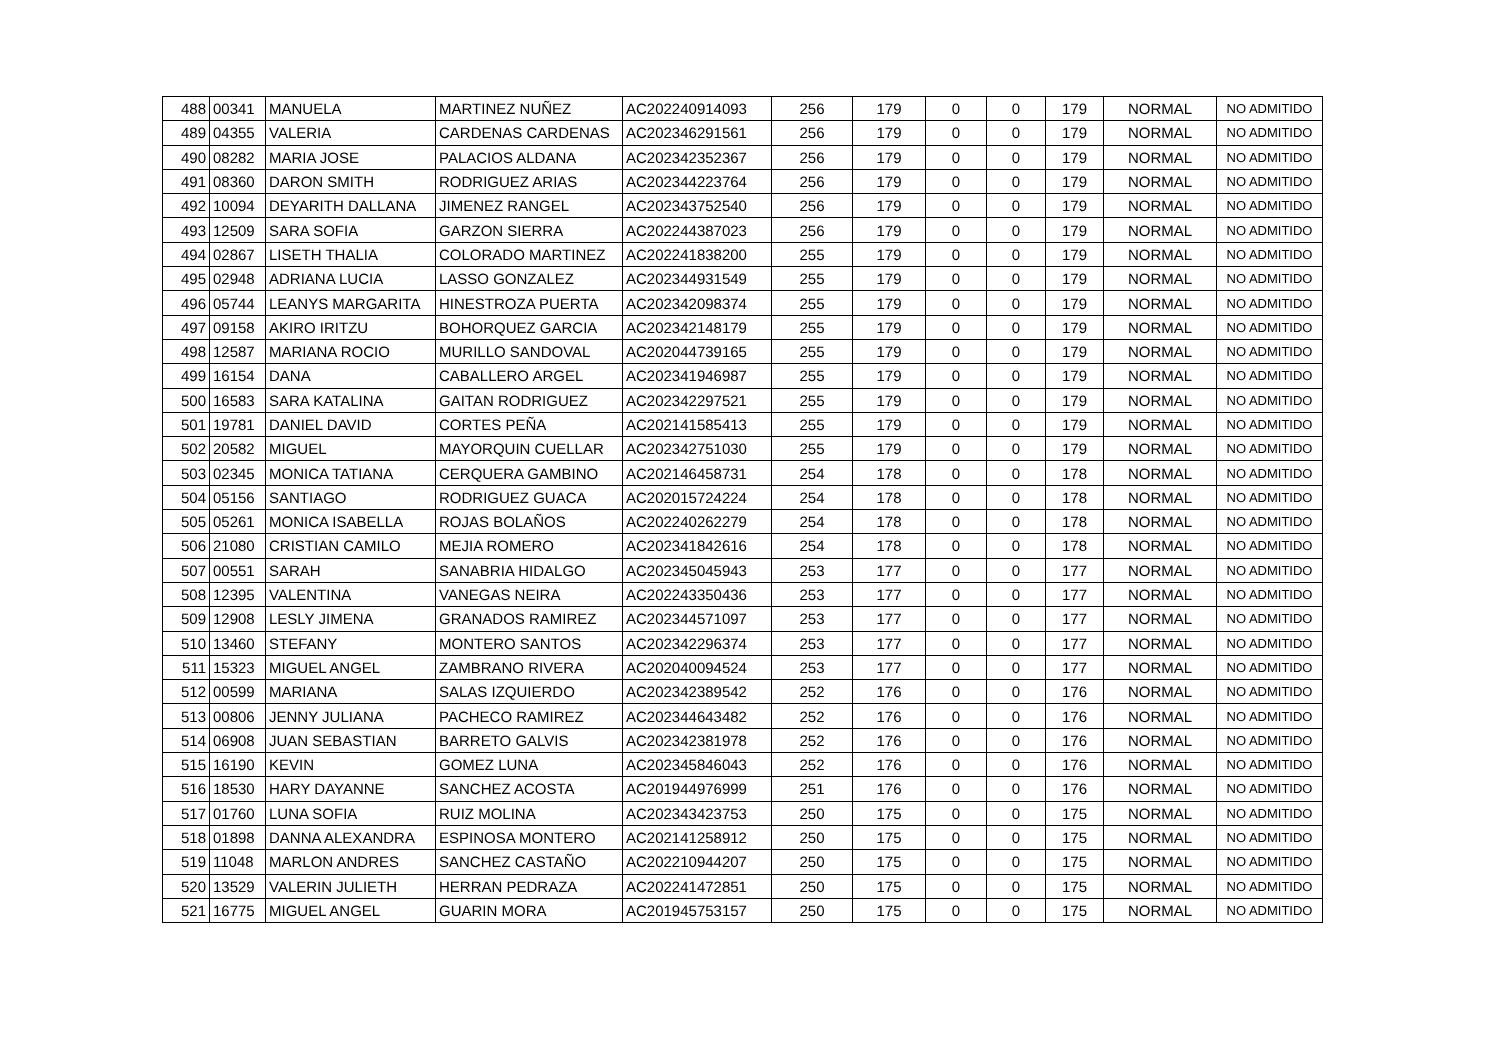| 488 | 00341 | MANUELA | MARTINEZ NUÑEZ | AC202240914093 | 256 | 179 | 0 | 0 | 179 | NORMAL | NO ADMITIDO |
| 489 | 04355 | VALERIA | CARDENAS CARDENAS | AC202346291561 | 256 | 179 | 0 | 0 | 179 | NORMAL | NO ADMITIDO |
| 490 | 08282 | MARIA JOSE | PALACIOS ALDANA | AC202342352367 | 256 | 179 | 0 | 0 | 179 | NORMAL | NO ADMITIDO |
| 491 | 08360 | DARON SMITH | RODRIGUEZ ARIAS | AC202344223764 | 256 | 179 | 0 | 0 | 179 | NORMAL | NO ADMITIDO |
| 492 | 10094 | DEYARITH DALLANA | JIMENEZ RANGEL | AC202343752540 | 256 | 179 | 0 | 0 | 179 | NORMAL | NO ADMITIDO |
| 493 | 12509 | SARA SOFIA | GARZON SIERRA | AC202244387023 | 256 | 179 | 0 | 0 | 179 | NORMAL | NO ADMITIDO |
| 494 | 02867 | LISETH THALIA | COLORADO MARTINEZ | AC202241838200 | 255 | 179 | 0 | 0 | 179 | NORMAL | NO ADMITIDO |
| 495 | 02948 | ADRIANA LUCIA | LASSO GONZALEZ | AC202344931549 | 255 | 179 | 0 | 0 | 179 | NORMAL | NO ADMITIDO |
| 496 | 05744 | LEANYS MARGARITA | HINESTROZA PUERTA | AC202342098374 | 255 | 179 | 0 | 0 | 179 | NORMAL | NO ADMITIDO |
| 497 | 09158 | AKIRO IRITZU | BOHORQUEZ GARCIA | AC202342148179 | 255 | 179 | 0 | 0 | 179 | NORMAL | NO ADMITIDO |
| 498 | 12587 | MARIANA ROCIO | MURILLO SANDOVAL | AC202044739165 | 255 | 179 | 0 | 0 | 179 | NORMAL | NO ADMITIDO |
| 499 | 16154 | DANA | CABALLERO ARGEL | AC202341946987 | 255 | 179 | 0 | 0 | 179 | NORMAL | NO ADMITIDO |
| 500 | 16583 | SARA KATALINA | GAITAN RODRIGUEZ | AC202342297521 | 255 | 179 | 0 | 0 | 179 | NORMAL | NO ADMITIDO |
| 501 | 19781 | DANIEL DAVID | CORTES PEÑA | AC202141585413 | 255 | 179 | 0 | 0 | 179 | NORMAL | NO ADMITIDO |
| 502 | 20582 | MIGUEL | MAYORQUIN CUELLAR | AC202342751030 | 255 | 179 | 0 | 0 | 179 | NORMAL | NO ADMITIDO |
| 503 | 02345 | MONICA TATIANA | CERQUERA GAMBINO | AC202146458731 | 254 | 178 | 0 | 0 | 178 | NORMAL | NO ADMITIDO |
| 504 | 05156 | SANTIAGO | RODRIGUEZ GUACA | AC202015724224 | 254 | 178 | 0 | 0 | 178 | NORMAL | NO ADMITIDO |
| 505 | 05261 | MONICA ISABELLA | ROJAS BOLAÑOS | AC202240262279 | 254 | 178 | 0 | 0 | 178 | NORMAL | NO ADMITIDO |
| 506 | 21080 | CRISTIAN CAMILO | MEJIA ROMERO | AC202341842616 | 254 | 178 | 0 | 0 | 178 | NORMAL | NO ADMITIDO |
| 507 | 00551 | SARAH | SANABRIA HIDALGO | AC202345045943 | 253 | 177 | 0 | 0 | 177 | NORMAL | NO ADMITIDO |
| 508 | 12395 | VALENTINA | VANEGAS NEIRA | AC202243350436 | 253 | 177 | 0 | 0 | 177 | NORMAL | NO ADMITIDO |
| 509 | 12908 | LESLY JIMENA | GRANADOS RAMIREZ | AC202344571097 | 253 | 177 | 0 | 0 | 177 | NORMAL | NO ADMITIDO |
| 510 | 13460 | STEFANY | MONTERO SANTOS | AC202342296374 | 253 | 177 | 0 | 0 | 177 | NORMAL | NO ADMITIDO |
| 511 | 15323 | MIGUEL ANGEL | ZAMBRANO RIVERA | AC202040094524 | 253 | 177 | 0 | 0 | 177 | NORMAL | NO ADMITIDO |
| 512 | 00599 | MARIANA | SALAS IZQUIERDO | AC202342389542 | 252 | 176 | 0 | 0 | 176 | NORMAL | NO ADMITIDO |
| 513 | 00806 | JENNY JULIANA | PACHECO RAMIREZ | AC202344643482 | 252 | 176 | 0 | 0 | 176 | NORMAL | NO ADMITIDO |
| 514 | 06908 | JUAN SEBASTIAN | BARRETO GALVIS | AC202342381978 | 252 | 176 | 0 | 0 | 176 | NORMAL | NO ADMITIDO |
| 515 | 16190 | KEVIN | GOMEZ LUNA | AC202345846043 | 252 | 176 | 0 | 0 | 176 | NORMAL | NO ADMITIDO |
| 516 | 18530 | HARY DAYANNE | SANCHEZ ACOSTA | AC201944976999 | 251 | 176 | 0 | 0 | 176 | NORMAL | NO ADMITIDO |
| 517 | 01760 | LUNA SOFIA | RUIZ MOLINA | AC202343423753 | 250 | 175 | 0 | 0 | 175 | NORMAL | NO ADMITIDO |
| 518 | 01898 | DANNA ALEXANDRA | ESPINOSA MONTERO | AC202141258912 | 250 | 175 | 0 | 0 | 175 | NORMAL | NO ADMITIDO |
| 519 | 11048 | MARLON ANDRES | SANCHEZ CASTAÑO | AC202210944207 | 250 | 175 | 0 | 0 | 175 | NORMAL | NO ADMITIDO |
| 520 | 13529 | VALERIN JULIETH | HERRAN PEDRAZA | AC202241472851 | 250 | 175 | 0 | 0 | 175 | NORMAL | NO ADMITIDO |
| 521 | 16775 | MIGUEL ANGEL | GUARIN MORA | AC201945753157 | 250 | 175 | 0 | 0 | 175 | NORMAL | NO ADMITIDO |